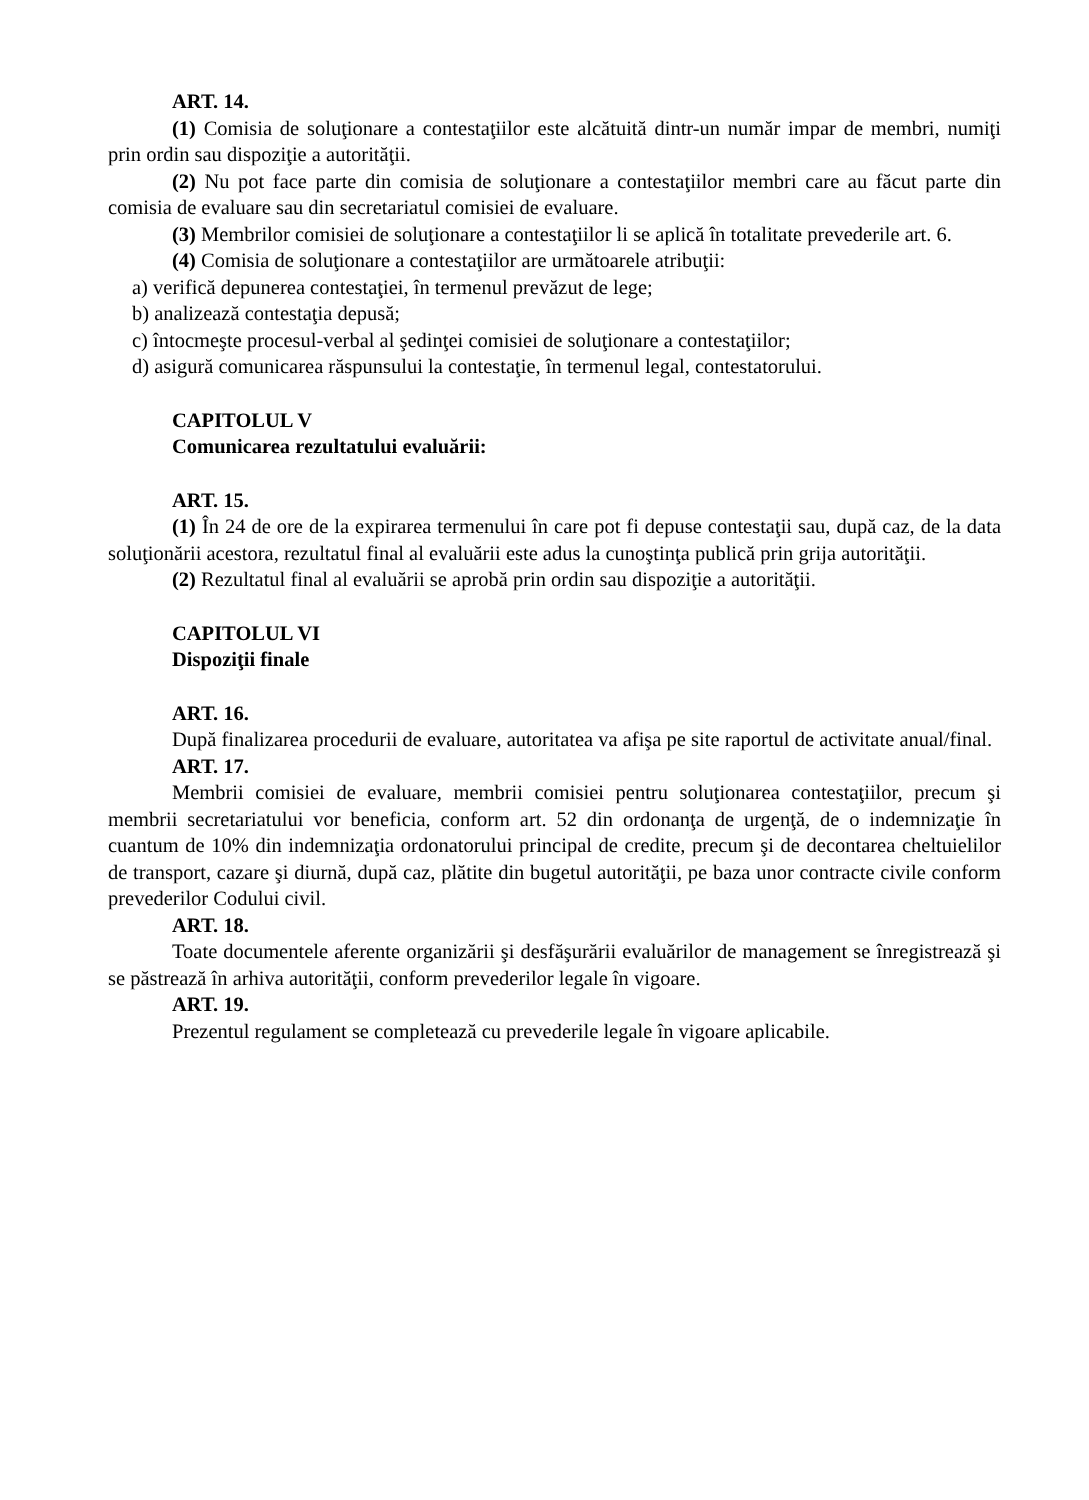ART. 14.
(1) Comisia de soluţionare a contestaţiilor este alcătuită dintr-un număr impar de membri, numiţi prin ordin sau dispoziţie a autorităţii.
(2) Nu pot face parte din comisia de soluţionare a contestaţiilor membri care au făcut parte din comisia de evaluare sau din secretariatul comisiei de evaluare.
(3) Membrilor comisiei de soluţionare a contestaţiilor li se aplică în totalitate prevederile art. 6.
(4) Comisia de soluţionare a contestaţiilor are următoarele atribuţii:
a) verifică depunerea contestaţiei, în termenul prevăzut de lege;
b) analizează contestaţia depusă;
c) întocmeşte procesul-verbal al şedinţei comisiei de soluţionare a contestaţiilor;
d) asigură comunicarea răspunsului la contestaţie, în termenul legal, contestatorului.
CAPITOLUL V
Comunicarea rezultatului evaluării:
ART. 15.
(1) În 24 de ore de la expirarea termenului în care pot fi depuse contestaţii sau, după caz, de la data soluţionării acestora, rezultatul final al evaluării este adus la cunoştinţa publică prin grija autorităţii.
(2) Rezultatul final al evaluării se aprobă prin ordin sau dispoziţie a autorităţii.
CAPITOLUL VI
Dispoziţii finale
ART. 16.
După finalizarea procedurii de evaluare, autoritatea va afişa pe site raportul de activitate anual/final.
ART. 17.
Membrii comisiei de evaluare, membrii comisiei pentru soluţionarea contestaţiilor, precum şi membrii secretariatului vor beneficia, conform art. 52 din ordonanţa de urgenţă, de o indemnizaţie în cuantum de 10% din indemnizaţia ordonatorului principal de credite, precum şi de decontarea cheltuielilor de transport, cazare şi diurnă, după caz, plătite din bugetul autorităţii, pe baza unor contracte civile conform prevederilor Codului civil.
ART. 18.
Toate documentele aferente organizării şi desfăşurării evaluărilor de management se înregistrează şi se păstrează în arhiva autorităţii, conform prevederilor legale în vigoare.
ART. 19.
Prezentul regulament se completează cu prevederile legale în vigoare aplicabile.